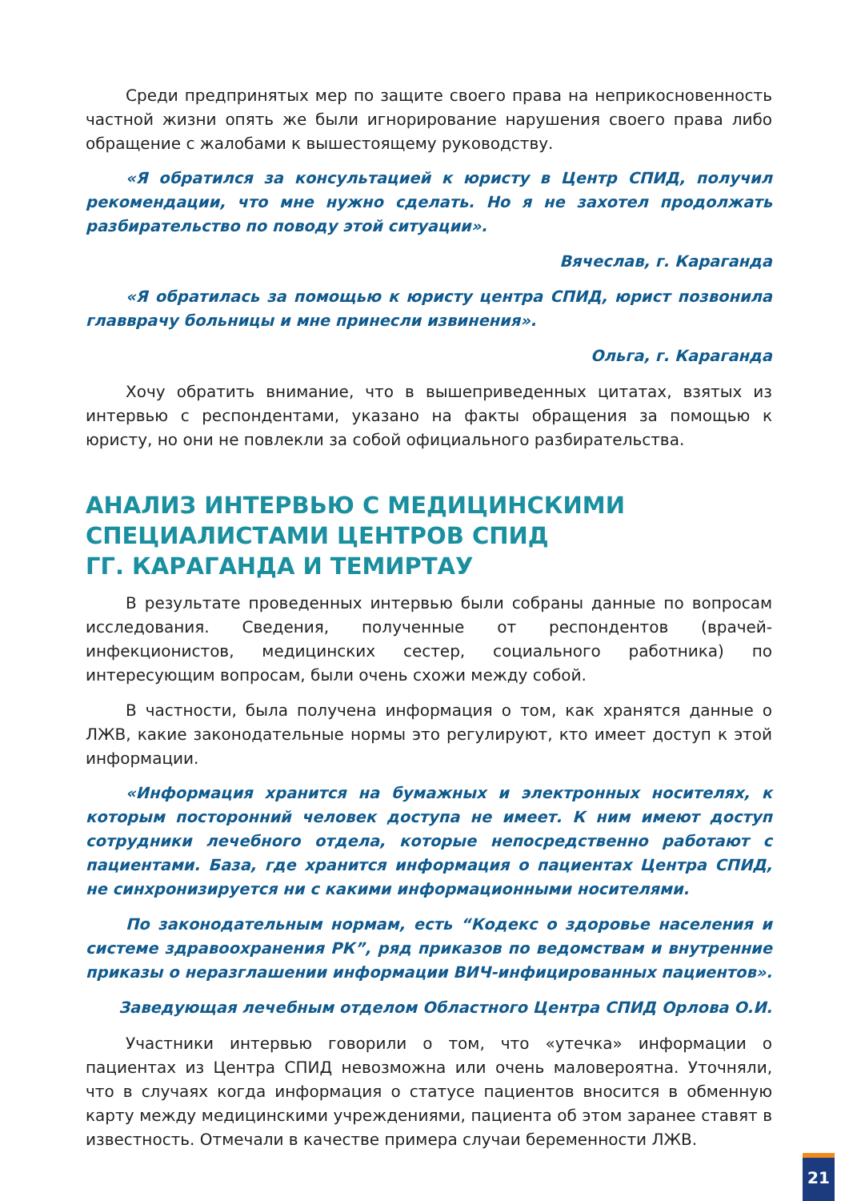Среди предпринятых мер по защите своего права на неприкосновенность частной жизни опять же были игнорирование нарушения своего права либо обращение с жалобами к вышестоящему руководству.
«Я обратился за консультацией к юристу в Центр СПИД, получил рекомендации, что мне нужно сделать. Но я не захотел продолжать разбирательство по поводу этой ситуации».
Вячеслав, г. Караганда
«Я обратилась за помощью к юристу центра СПИД, юрист позвонила главврачу больницы и мне принесли извинения».
Ольга, г. Караганда
Хочу обратить внимание, что в вышеприведенных цитатах, взятых из интервью с респондентами, указано на факты обращения за помощью к юристу, но они не повлекли за собой официального разбирательства.
АНАЛИЗ ИНТЕРВЬЮ С МЕДИЦИНСКИМИ
СПЕЦИАЛИСТАМИ ЦЕНТРОВ СПИД
ГГ. КАРАГАНДА И ТЕМИРТАУ
В результате проведенных интервью были собраны данные по вопросам исследования. Сведения, полученные от респондентов (врачей-инфекционистов, медицинских сестер, социального работника) по интересующим вопросам, были очень схожи между собой.
В частности, была получена информация о том, как хранятся данные о ЛЖВ, какие законодательные нормы это регулируют, кто имеет доступ к этой информации.
«Информация хранится на бумажных и электронных носителях, к которым посторонний человек доступа не имеет. К ним имеют доступ сотрудники лечебного отдела, которые непосредственно работают с пациентами. База, где хранится информация о пациентах Центра СПИД, не синхронизируется ни с какими информационными носителями.
По законодательным нормам, есть “Кодекс о здоровье населения и системе здравоохранения РК”, ряд приказов по ведомствам и внутренние приказы о неразглашении информации ВИЧ-инфицированных пациентов».
Заведующая лечебным отделом Областного Центра СПИД Орлова О.И.
Участники интервью говорили о том, что «утечка» информации о пациентах из Центра СПИД невозможна или очень маловероятна. Уточняли, что в случаях когда информация о статусе пациентов вносится в обменную карту между медицинскими учреждениями, пациента об этом заранее ставят в известность. Отмечали в качестве примера случаи беременности ЛЖВ.
21